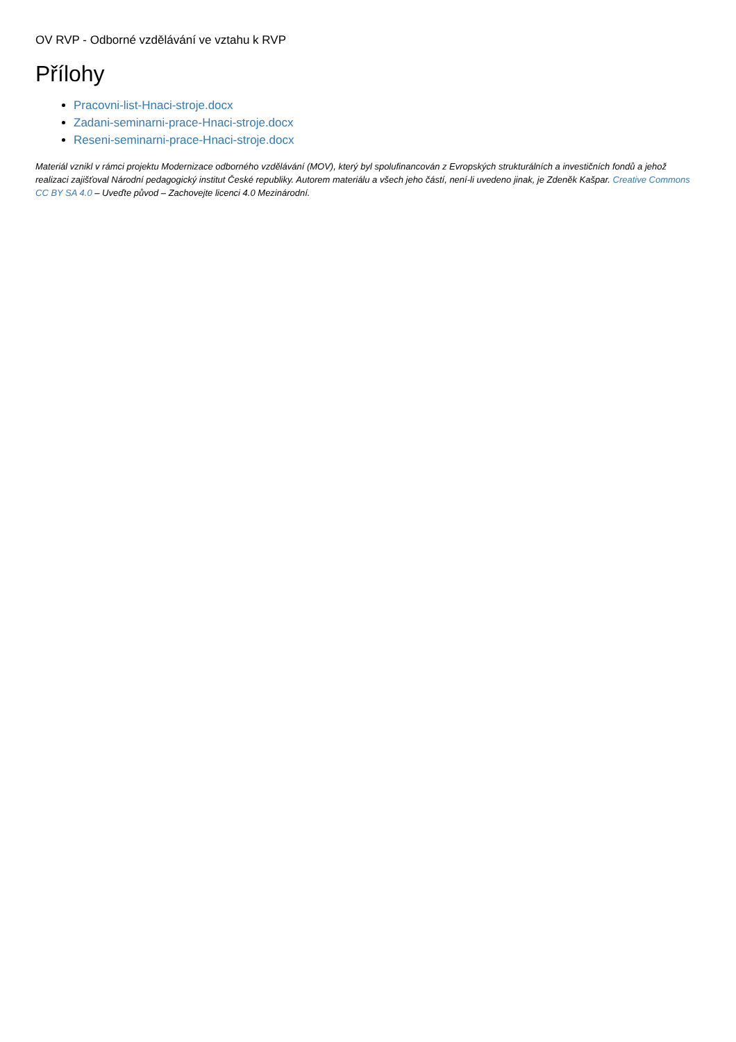OV RVP - Odborné vzdělávání ve vztahu k RVP
Přílohy
Pracovni-list-Hnaci-stroje.docx
Zadani-seminarni-prace-Hnaci-stroje.docx
Reseni-seminarni-prace-Hnaci-stroje.docx
Materiál vznikl v rámci projektu Modernizace odborného vzdělávání (MOV), který byl spolufinancován z Evropských strukturálních a investičních fondů a jehož realizaci zajišťoval Národní pedagogický institut České republiky. Autorem materiálu a všech jeho částí, není-li uvedeno jinak, je Zdeněk Kašpar. Creative Commons CC BY SA 4.0 – Uveďte původ – Zachovejte licenci 4.0 Mezinárodní.